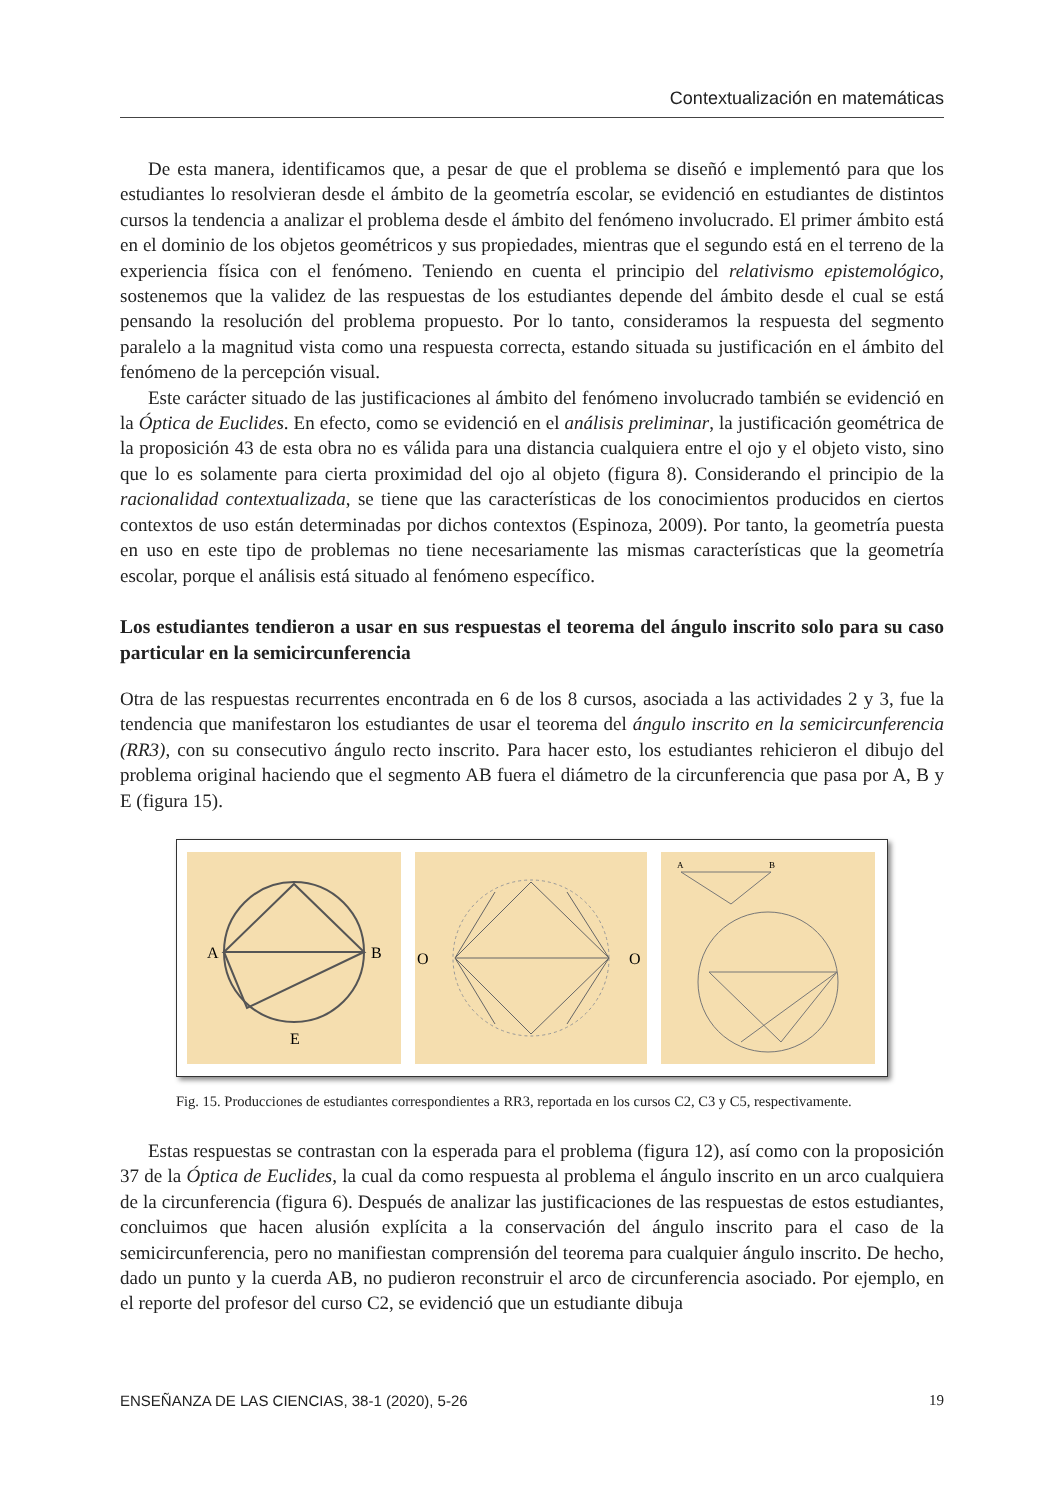Contextualización en matemáticas
De esta manera, identificamos que, a pesar de que el problema se diseñó e implementó para que los estudiantes lo resolvieran desde el ámbito de la geometría escolar, se evidenció en estudiantes de distintos cursos la tendencia a analizar el problema desde el ámbito del fenómeno involucrado. El primer ámbito está en el dominio de los objetos geométricos y sus propiedades, mientras que el segundo está en el terreno de la experiencia física con el fenómeno. Teniendo en cuenta el principio del relativismo epistemológico, sostenemos que la validez de las respuestas de los estudiantes depende del ámbito desde el cual se está pensando la resolución del problema propuesto. Por lo tanto, consideramos la respuesta del segmento paralelo a la magnitud vista como una respuesta correcta, estando situada su justificación en el ámbito del fenómeno de la percepción visual.
Este carácter situado de las justificaciones al ámbito del fenómeno involucrado también se evidenció en la Óptica de Euclides. En efecto, como se evidenció en el análisis preliminar, la justificación geométrica de la proposición 43 de esta obra no es válida para una distancia cualquiera entre el ojo y el objeto visto, sino que lo es solamente para cierta proximidad del ojo al objeto (figura 8). Considerando el principio de la racionalidad contextualizada, se tiene que las características de los conocimientos producidos en ciertos contextos de uso están determinadas por dichos contextos (Espinoza, 2009). Por tanto, la geometría puesta en uso en este tipo de problemas no tiene necesariamente las mismas características que la geometría escolar, porque el análisis está situado al fenómeno específico.
Los estudiantes tendieron a usar en sus respuestas el teorema del ángulo inscrito solo para su caso particular en la semicircunferencia
Otra de las respuestas recurrentes encontrada en 6 de los 8 cursos, asociada a las actividades 2 y 3, fue la tendencia que manifestaron los estudiantes de usar el teorema del ángulo inscrito en la semicircunferencia (RR3), con su consecutivo ángulo recto inscrito. Para hacer esto, los estudiantes rehicieron el dibujo del problema original haciendo que el segmento AB fuera el diámetro de la circunferencia que pasa por A, B y E (figura 15).
A
B
E
O
O
A
B
Fig. 15. Producciones de estudiantes correspondientes a RR3, reportada en los cursos C2, C3 y C5, respectivamente.
Estas respuestas se contrastan con la esperada para el problema (figura 12), así como con la proposición 37 de la Óptica de Euclides, la cual da como respuesta al problema el ángulo inscrito en un arco cualquiera de la circunferencia (figura 6). Después de analizar las justificaciones de las respuestas de estos estudiantes, concluimos que hacen alusión explícita a la conservación del ángulo inscrito para el caso de la semicircunferencia, pero no manifiestan comprensión del teorema para cualquier ángulo inscrito. De hecho, dado un punto y la cuerda AB, no pudieron reconstruir el arco de circunferencia asociado. Por ejemplo, en el reporte del profesor del curso C2, se evidenció que un estudiante dibuja
ENSEÑANZA DE LAS CIENCIAS, 38-1 (2020), 5-26 19